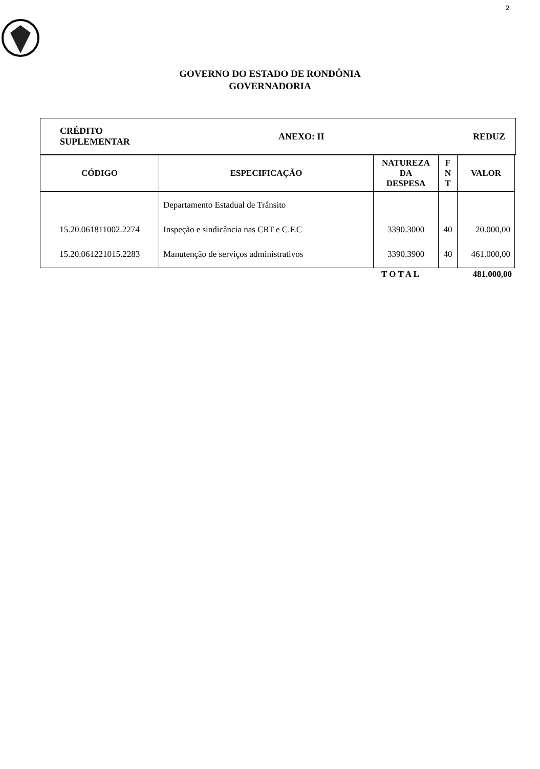2
GOVERNO DO ESTADO DE RONDÔNIA
GOVERNADORIA
CRÉDITO
SUPLEMENTAR ANEXO: II REDUZ
| CÓDIGO | ESPECIFICAÇÃO | NATUREZA DA DESPESA | F N T | VALOR |
| --- | --- | --- | --- | --- |
| 15.20.061811002.2274 15.20.061221015.2283 | Departamento Estadual de Trânsito Inspeção e sindicância nas CRT e C.F.C Manutenção de serviços administrativos | 3390.3000 3390.3900 | 40 40 | 20.000,00 461.000,00 |
T O T A L 481.000,00